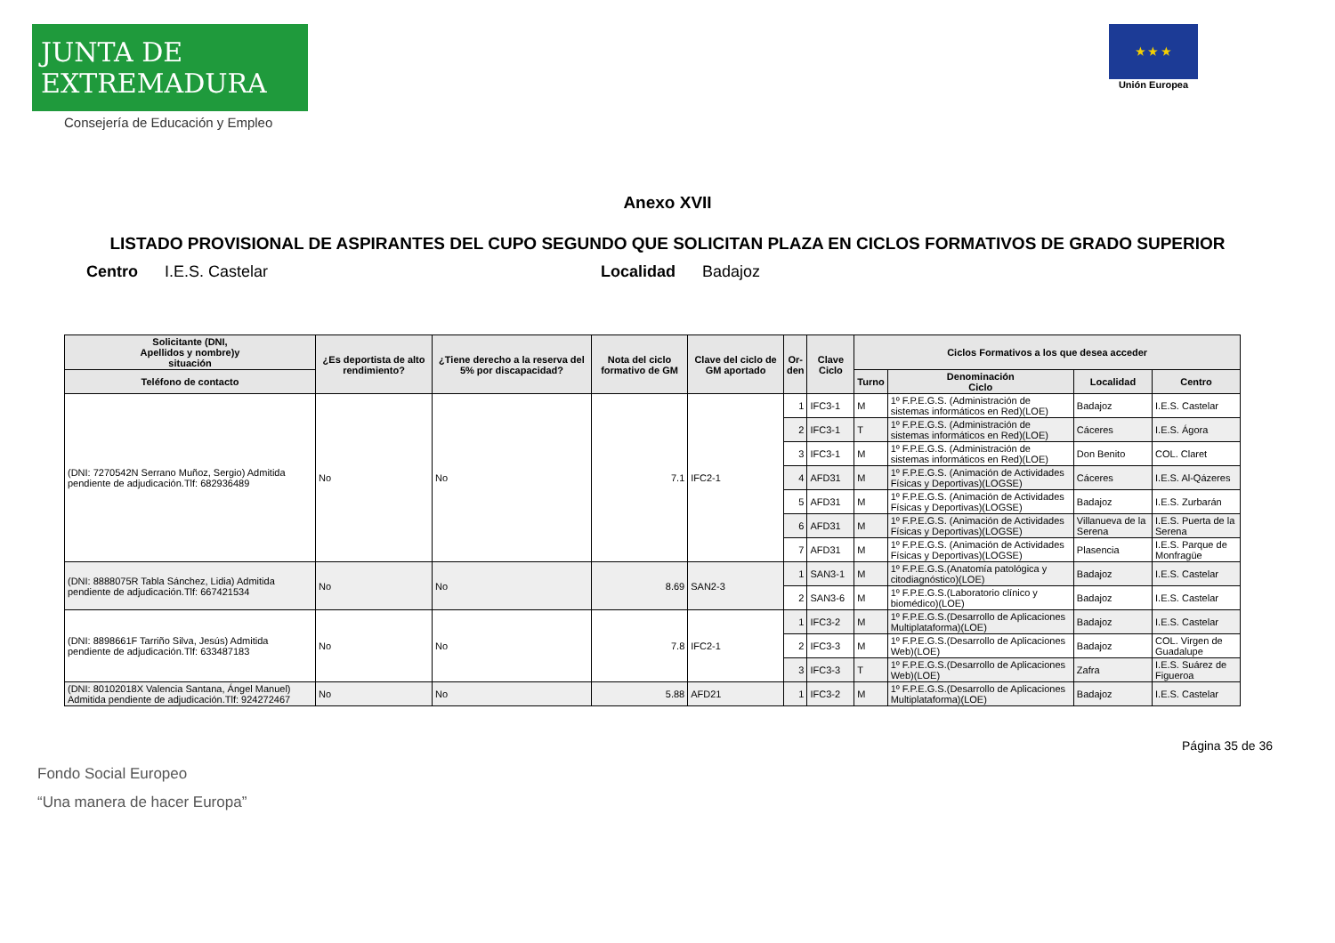JUNTA DE EXTREMADURA
Consejería de Educación y Empleo
★ ★ ★
Unión Europea
Anexo XVII
LISTADO PROVISIONAL DE ASPIRANTES DEL CUPO SEGUNDO QUE SOLICITAN PLAZA EN CICLOS FORMATIVOS DE GRADO SUPERIOR
Centro I.E.S. Castelar Localidad Badajoz
| Solicitante (DNI, Apellidos y nombre)y situación | ¿Es deportista de alto rendimiento? | ¿Tiene derecho a la reserva del 5% por discapacidad? | Nota del ciclo formativo de GM | Clave del ciclo de GM aportado | Or- den | Clave Ciclo | Ciclos Formativos a los que desea acceder | | | |
| --- | --- | --- | --- | --- | --- | --- | --- | --- | --- | --- |
| Teléfono de contacto | | | | | | | Turno | Denominación Ciclo | Localidad | Centro |
| (DNI: 7270542N Serrano Muñoz, Sergio) Admitida pendiente de adjudicación.Tlf: 682936489 | No | No | 7.1 | IFC2-1 | 1 | IFC3-1 | M | 1º F.P.E.G.S. (Administración de sistemas informáticos en Red)(LOE) | Badajoz | I.E.S. Castelar |
| | | | | | 2 | IFC3-1 | T | 1º F.P.E.G.S. (Administración de sistemas informáticos en Red)(LOE) | Cáceres | I.E.S. Ágora |
| | | | | | 3 | IFC3-1 | M | 1º F.P.E.G.S. (Administración de sistemas informáticos en Red)(LOE) | Don Benito | COL. Claret |
| | | | | | 4 | AFD31 | M | 1º F.P.E.G.S. (Animación de Actividades Físicas y Deportivas)(LOGSE) | Cáceres | I.E.S. Al-Qázeres |
| | | | | | 5 | AFD31 | M | 1º F.P.E.G.S. (Animación de Actividades Físicas y Deportivas)(LOGSE) | Badajoz | I.E.S. Zurbarán |
| | | | | | 6 | AFD31 | M | 1º F.P.E.G.S. (Animación de Actividades Físicas y Deportivas)(LOGSE) | Villanueva de la Serena | I.E.S. Puerta de la Serena |
| | | | | | 7 | AFD31 | M | 1º F.P.E.G.S. (Animación de Actividades Físicas y Deportivas)(LOGSE) | Plasencia | I.E.S. Parque de Monfragüe |
| (DNI: 8888075R Tabla Sánchez, Lidia) Admitida pendiente de adjudicación.Tlf: 667421534 | No | No | 8.69 | SAN2-3 | 1 | SAN3-1 | M | 1º F.P.E.G.S.(Anatomía patológica y citodiagnóstico)(LOE) | Badajoz | I.E.S. Castelar |
| | | | | | 2 | SAN3-6 | M | 1º F.P.E.G.S.(Laboratorio clínico y biomédico)(LOE) | Badajoz | I.E.S. Castelar |
| (DNI: 8898661F Tarriño Silva, Jesús) Admitida pendiente de adjudicación.Tlf: 633487183 | No | No | 7.8 | IFC2-1 | 1 | IFC3-2 | M | 1º F.P.E.G.S.(Desarrollo de Aplicaciones Multiplataforma)(LOE) | Badajoz | I.E.S. Castelar |
| | | | | | 2 | IFC3-3 | M | 1º F.P.E.G.S.(Desarrollo de Aplicaciones Web)(LOE) | Badajoz | COL. Virgen de Guadalupe |
| | | | | | 3 | IFC3-3 | T | 1º F.P.E.G.S.(Desarrollo de Aplicaciones Web)(LOE) | Zafra | I.E.S. Suárez de Figueroa |
| (DNI: 80102018X Valencia Santana, Ángel Manuel) Admitida pendiente de adjudicación.Tlf: 924272467 | No | No | 5.88 | AFD21 | 1 | IFC3-2 | M | 1º F.P.E.G.S.(Desarrollo de Aplicaciones Multiplataforma)(LOE) | Badajoz | I.E.S. Castelar |
Página 35 de 36
Fondo Social Europeo
“Una manera de hacer Europa”